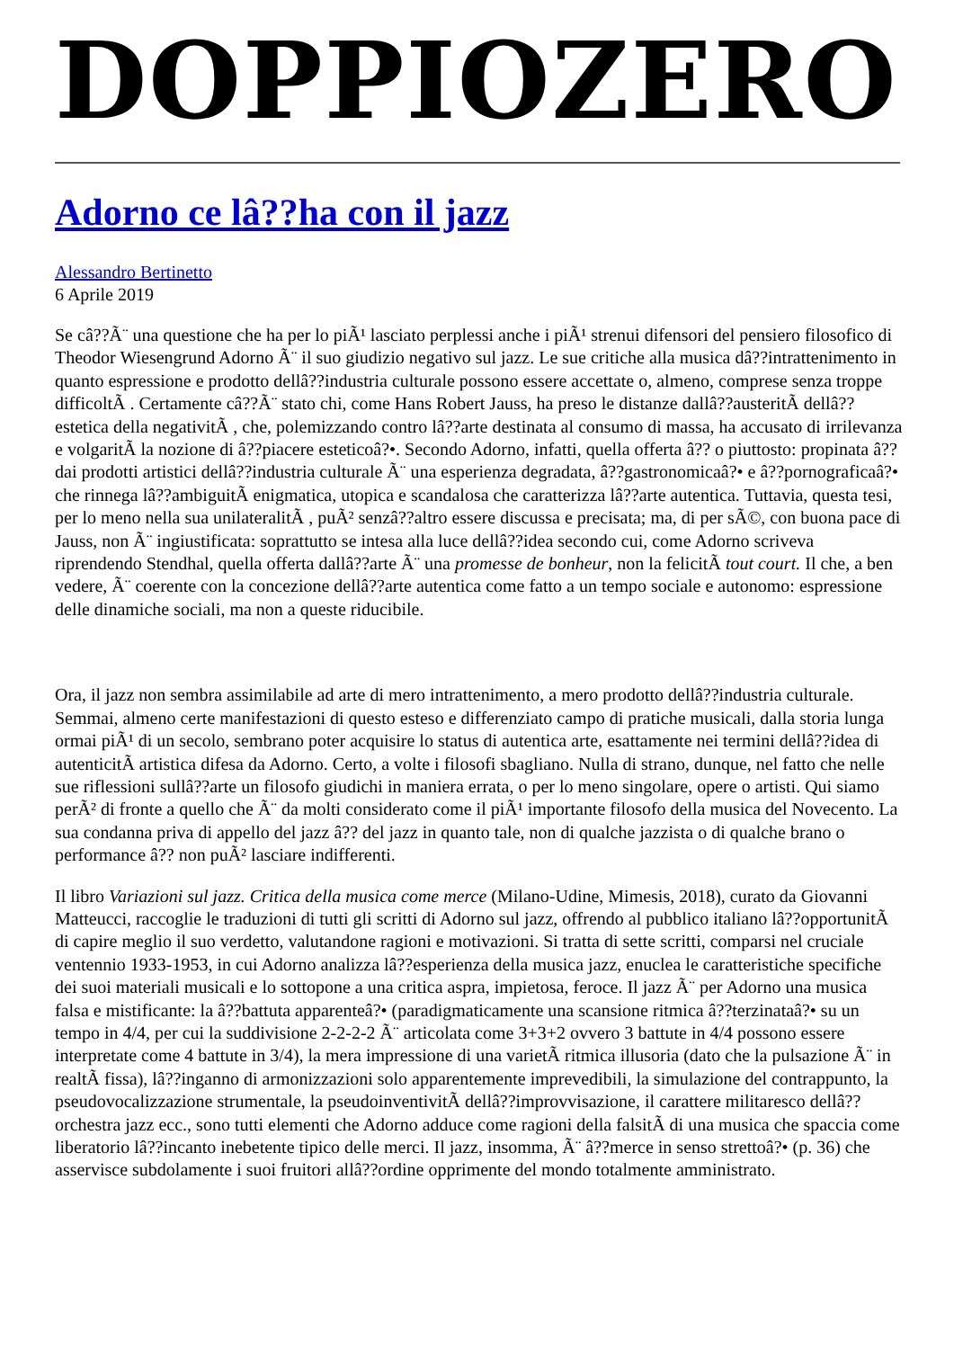DOPPIOZERO
Adorno ce lâ??ha con il jazz
Alessandro Bertinetto
6 Aprile 2019
Se câ??Ã¨ una questione che ha per lo piÃ¹ lasciato perplessi anche i piÃ¹ strenui difensori del pensiero filosofico di Theodor Wiesengrund Adorno Ã¨ il suo giudizio negativo sul jazz. Le sue critiche alla musica dâ??intrattenimento in quanto espressione e prodotto dellâ??industria culturale possono essere accettate o, almeno, comprese senza troppe difficoltÃ . Certamente câ??Ã¨ stato chi, come Hans Robert Jauss, ha preso le distanze dallâ??austeritÃ dellâ??estetica della negativitÃ , che, polemizzando contro lâ??arte destinata al consumo di massa, ha accusato di irrilevanza e volgaritÃ la nozione di â??piacere esteticoâ?•. Secondo Adorno, infatti, quella offerta â?? o piuttosto: propinata â?? dai prodotti artistici dellâ??industria culturale Ã¨ una esperienza degradata, â??gastronomicaâ?• e â??pornograficaâ?• che rinnega lâ??ambiguitÃ enigmatica, utopica e scandalosa che caratterizza lâ??arte autentica. Tuttavia, questa tesi, per lo meno nella sua unilateralitÃ , puÃ² senzâ??altro essere discussa e precisata; ma, di per sÃ©, con buona pace di Jauss, non Ã¨ ingiustificata: soprattutto se intesa alla luce dellâ??idea secondo cui, come Adorno scriveva riprendendo Stendhal, quella offerta dallâ??arte Ã¨ una promesse de bonheur, non la felicitÃ tout court. Il che, a ben vedere, Ã¨ coerente con la concezione dellâ??arte autentica come fatto a un tempo sociale e autonomo: espressione delle dinamiche sociali, ma non a queste riducibile.
Ora, il jazz non sembra assimilabile ad arte di mero intrattenimento, a mero prodotto dellâ??industria culturale. Semmai, almeno certe manifestazioni di questo esteso e differenziato campo di pratiche musicali, dalla storia lunga ormai piÃ¹ di un secolo, sembrano poter acquisire lo status di autentica arte, esattamente nei termini dellâ??idea di autenticitÃ artistica difesa da Adorno. Certo, a volte i filosofi sbagliano. Nulla di strano, dunque, nel fatto che nelle sue riflessioni sullâ??arte un filosofo giudichi in maniera errata, o per lo meno singolare, opere o artisti. Qui siamo perÃ² di fronte a quello che Ã¨ da molti considerato come il piÃ¹ importante filosofo della musica del Novecento. La sua condanna priva di appello del jazz â?? del jazz in quanto tale, non di qualche jazzista o di qualche brano o performance â?? non puÃ² lasciare indifferenti.
Il libro Variazioni sul jazz. Critica della musica come merce (Milano-Udine, Mimesis, 2018), curato da Giovanni Matteucci, raccoglie le traduzioni di tutti gli scritti di Adorno sul jazz, offrendo al pubblico italiano lâ??opportunitÃ di capire meglio il suo verdetto, valutandone ragioni e motivazioni. Si tratta di sette scritti, comparsi nel cruciale ventennio 1933-1953, in cui Adorno analizza lâ??esperienza della musica jazz, enuclea le caratteristiche specifiche dei suoi materiali musicali e lo sottopone a una critica aspra, impietosa, feroce. Il jazz Ã¨ per Adorno una musica falsa e mistificante: la â??battuta apparenteâ?• (paradigmaticamente una scansione ritmica â??terzinataâ?• su un tempo in 4/4, per cui la suddivisione 2-2-2-2 Ã¨ articolata come 3+3+2 ovvero 3 battute in 4/4 possono essere interpretate come 4 battute in 3/4), la mera impressione di una varietÃ ritmica illusoria (dato che la pulsazione Ã¨ in realtÃ fissa), lâ??inganno di armonizzazioni solo apparentemente imprevedibili, la simulazione del contrappunto, la pseudovocalizzazione strumentale, la pseudoinventivitÃ dellâ??improvvisazione, il carattere militaresco dellâ??orchestra jazz ecc., sono tutti elementi che Adorno adduce come ragioni della falsitÃ di una musica che spaccia come liberatorio lâ??incanto inebetente tipico delle merci. Il jazz, insomma, Ã¨ â??merce in senso strettoâ?• (p. 36) che asservisce subdolamente i suoi fruitori allâ??ordine opprimente del mondo totalmente amministrato.